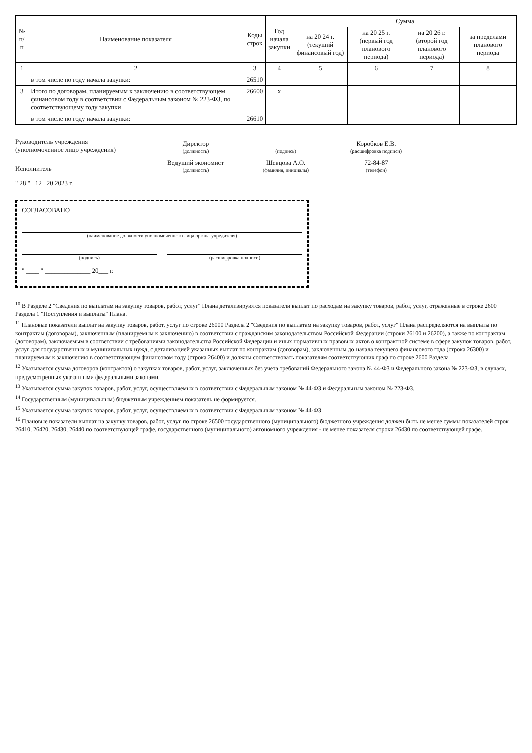| № п/п | Наименование показателя | Коды строк | Год начала закупки | Сумма | | | |
| --- | --- | --- | --- | --- | --- | --- | --- |
| | | | | на 20 24 г. (текущий финансовый год) | на 20 25 г. (первый год планового периода) | на 20 26 г. (второй год планового периода) | за пределами планового периода |
| 1 | 2 | 3 | 4 | 5 | 6 | 7 | 8 |
| | в том числе по году начала закупки: | 26510 | | | | | |
| 3 | Итого по договорам, планируемым к заключению в соответствующем финансовом году в соответствии с Федеральным законом № 223-ФЗ, по соответствующему году закупки | 26600 | x | | | | |
| | в том числе по году начала закупки: | 26610 | | | | | |
Руководитель учреждения
(уполномоченное лицо учреждения)
Директор
(должность)
(подпись)
Коробков Е.В.
(расшифровка подписи)
Исполнитель
Ведущий экономист
(должность)
Шевцова А.О.
(фамилия, инициалы)
72-84-87
(телефон)
" 28 " 12 20 2023 г.
СОГЛАСОВАНО
(наименование должности уполномоченного лица органа-учредителя)
(подпись) (расшифровка подписи)
" ____ " ______________ 20___ г.
<sup>10</sup> В Разделе 2 "Сведения по выплатам на закупку товаров, работ, услуг" Плана детализируются показатели выплат по расходам на закупку товаров, работ, услуг, отраженные в строке 2600 Раздела 1 "Поступления и выплаты" Плана.
<sup>11</sup> Плановые показатели выплат на закупку товаров, работ, услуг по строке 26000 Раздела 2 "Сведения по выплатам на закупку товаров, работ, услуг" Плана распределяются на выплаты по контрактам (договорам), заключенным (планируемым к заключению) в соответствии с гражданским законодательством Российской Федерации (строки 26100 и 26200), а также по контрактам (договорам), заключаемым в соответствии с требованиями законодательства Российской Федерации и иных нормативных правовых актов о контрактной системе в сфере закупок товаров, работ, услуг для государственных и муниципальных нужд, с детализацией указанных выплат по контрактам (договорам), заключенным до начала текущего финансового года (строка 26300) и планируемым к заключению в соответствующем финансовом году (строка 26400) и должны соответствовать показателям соответствующих граф по строке 2600 Раздела
<sup>12</sup> Указывается сумма договоров (контрактов) о закупках товаров, работ, услуг, заключенных без учета требований Федерального закона № 44-ФЗ и Федерального закона № 223-ФЗ, в случаях, предусмотренных указанными федеральными законами.
<sup>13</sup> Указывается сумма закупок товаров, работ, услуг, осуществляемых в соответствии с Федеральным законом № 44-ФЗ и Федеральным законом № 223-ФЗ.
<sup>14</sup> Государственным (муниципальным) бюджетным учреждением показатель не формируется.
<sup>15</sup> Указывается сумма закупок товаров, работ, услуг, осуществляемых в соответствии с Федеральным законом № 44-ФЗ.
<sup>16</sup> Плановые показатели выплат на закупку товаров, работ, услуг по строке 26500 государственного (муниципального) бюджетного учреждения должен быть не менее суммы показателей строк 26410, 26420, 26430, 26440 по соответствующей графе, государственного (муниципального) автономного учреждения - не менее показателя строки 26430 по соответствующей графе.